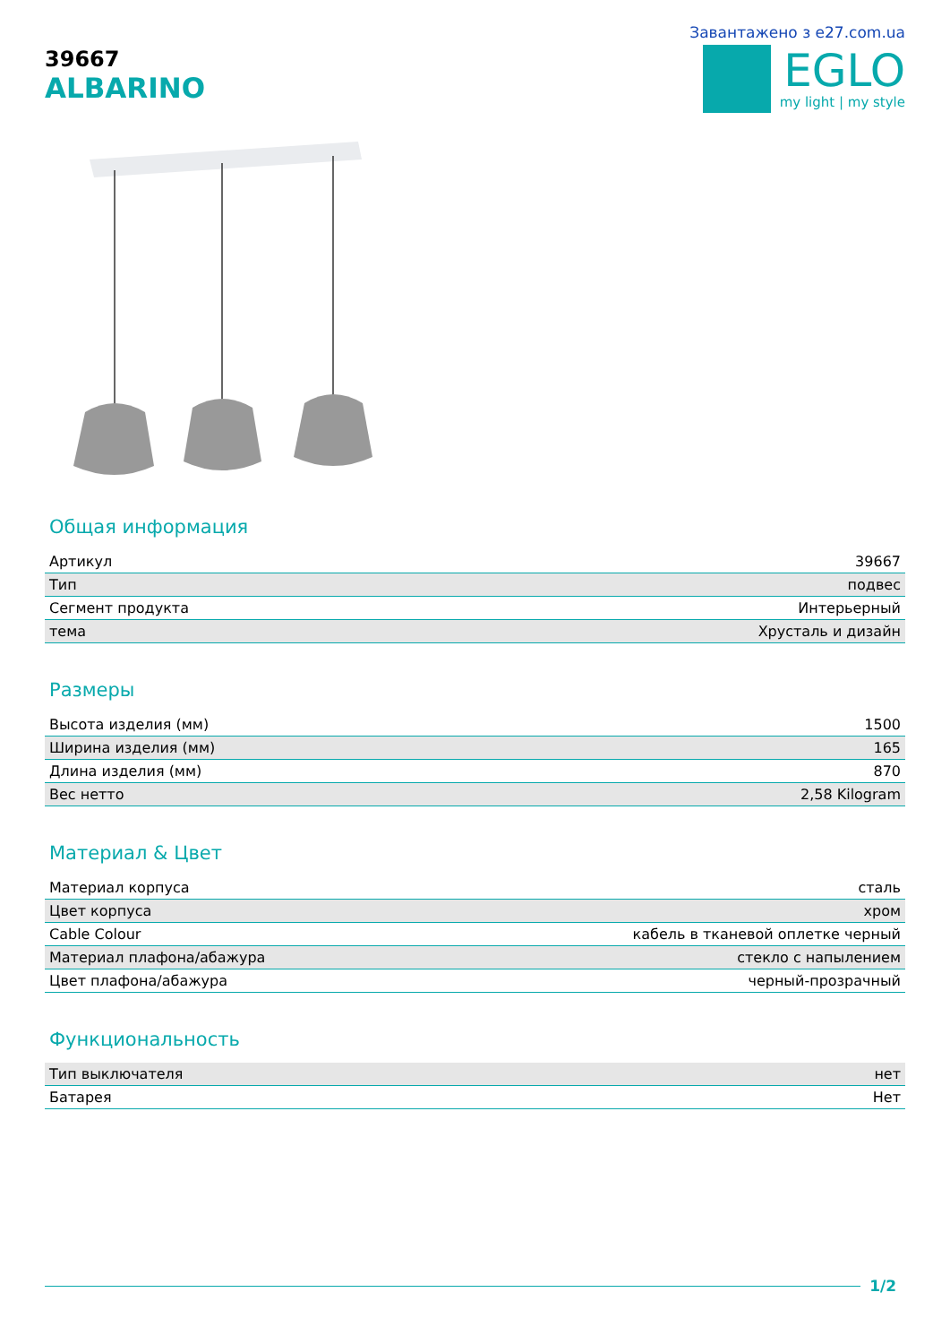39667
ALBARINO
Завантажено з e27.com.ua
EGLO
my light | my style
Общая информация
| Артикул | 39667 |
| Тип | подвес |
| Сегмент продукта | Интерьерный |
| тема | Хрусталь и дизайн |
Размеры
| Высота изделия (мм) | 1500 |
| Ширина изделия (мм) | 165 |
| Длина изделия (мм) | 870 |
| Вес нетто | 2,58 Kilogram |
Материал & Цвет
| Материал корпуса | сталь |
| Цвет корпуса | хром |
| Cable Colour | кабель в тканевой оплетке черный |
| Материал плафона/абажура | стекло с напылением |
| Цвет плафона/абажура | черный-прозрачный |
Функциональность
| Тип выключателя | нет |
| Батарея | Нет |
1/2